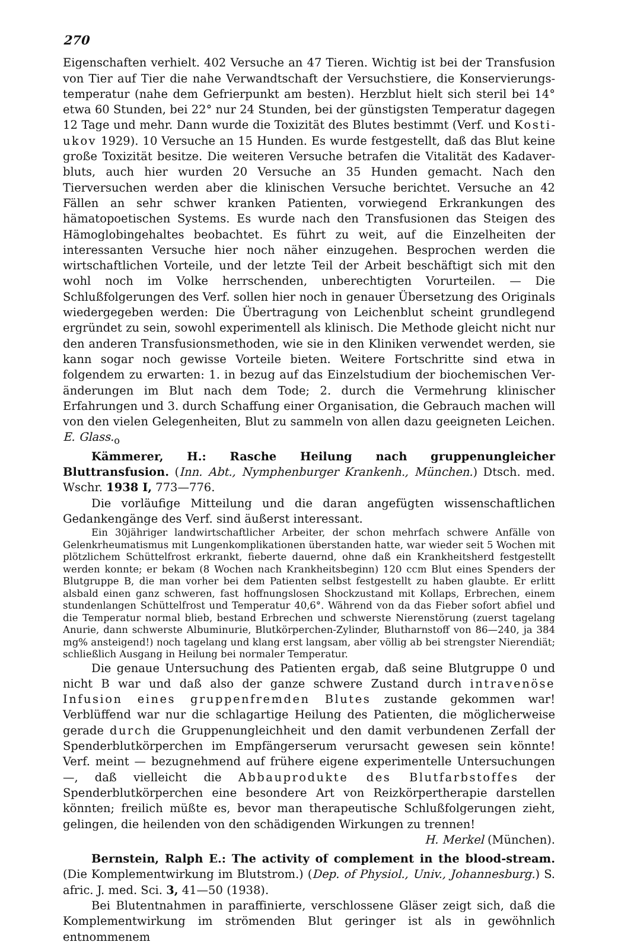270
Eigenschaften verhielt. 402 Versuche an 47 Tieren. Wichtig ist bei der Transfusion von Tier auf Tier die nahe Verwandtschaft der Versuchstiere, die Konservierungs­temperatur (nahe dem Gefrierpunkt am besten). Herzblut hielt sich steril bei 14° etwa 60 Stunden, bei 22° nur 24 Stunden, bei der günstigsten Temperatur dagegen 12 Tage und mehr. Dann wurde die Toxizität des Blutes bestimmt (Verf. und Kosti­ukov 1929). 10 Versuche an 15 Hunden. Es wurde festgestellt, daß das Blut keine große Toxizität besitze. Die weiteren Versuche betrafen die Vitalität des Kadaver­bluts, auch hier wurden 20 Versuche an 35 Hunden gemacht. Nach den Tierversuchen werden aber die klinischen Versuche berichtet. Versuche an 42 Fällen an sehr schwer kranken Patienten, vorwiegend Erkrankungen des hämatopoetischen Systems. Es wurde nach den Transfusionen das Steigen des Hämoglobingehaltes beobachtet. Es führt zu weit, auf die Einzelheiten der interessanten Versuche hier noch näher ein­zugehen. Besprochen werden die wirtschaftlichen Vorteile, und der letzte Teil der Arbeit beschäftigt sich mit den wohl noch im Volke herrschenden, unberechtigten Vorurteilen. — Die Schlußfolgerungen des Verf. sollen hier noch in genauer Über­setzung des Originals wiedergegeben werden: Die Übertragung von Leichenblut scheint grundlegend ergründet zu sein, sowohl experimentell als klinisch. Die Methode gleicht nicht nur den anderen Transfusionsmethoden, wie sie in den Kliniken verwendet werden, sie kann sogar noch gewisse Vorteile bieten. Weitere Fortschritte sind etwa in folgendem zu erwarten: 1. in bezug auf das Einzelstudium der biochemischen Ver­änderungen im Blut nach dem Tode; 2. durch die Vermehrung klinischer Erfahrungen und 3. durch Schaffung einer Organisation, die Gebrauch machen will von den vielen Gelegenheiten, Blut zu sammeln von allen dazu geeigneten Leichen. E. Glass.<sub>o</sub>
Kämmerer, H.: Rasche Heilung nach gruppenungleicher Bluttransfusion. (Inn. Abt., Nymphenburger Krankenh., München.) Dtsch. med. Wschr. 1938 I, 773—776.
Die vorläufige Mitteilung und die daran angefügten wissenschaftlichen Gedanken­gänge des Verf. sind äußerst interessant.
Ein 30jähriger landwirtschaftlicher Arbeiter, der schon mehrfach schwere Anfälle von Gelenkrheumatismus mit Lungenkomplikationen überstanden hatte, war wieder seit 5 Wochen mit plötzlichem Schüttelfrost erkrankt, fieberte dauernd, ohne daß ein Krankheitsherd fest­gestellt werden konnte; er bekam (8 Wochen nach Krankheitsbeginn) 120 ccm Blut eines Spenders der Blutgruppe B, die man vorher bei dem Patienten selbst festgestellt zu haben glaubte. Er erlitt alsbald einen ganz schweren, fast hoffnungslosen Shockzustand mit Kollaps, Erbrechen, einem stundenlangen Schüttelfrost und Temperatur 40,6°. Während von da das Fieber sofort abfiel und die Temperatur normal blieb, bestand Erbrechen und schwerste Nierenstörung (zuerst tagelang Anurie, dann schwerste Albuminurie, Blutkörperchen-Zylinder, Blutharnstoff von 86—240, ja 384 mg% ansteigend!) noch tagelang und klang erst langsam, aber völlig ab bei strengster Nierendiät; schließlich Ausgang in Heilung bei normaler Tem­peratur.
Die genaue Untersuchung des Patienten ergab, daß seine Blutgruppe 0 und nicht B war und daß also der ganze schwere Zustand durch intravenöse Infusion eines gruppenfremden Blutes zustande gekommen war! Verblüffend war nur die schlag­artige Heilung des Patienten, die möglicherweise gerade durch die Gruppenungleich­heit und den damit verbundenen Zerfall der Spenderblutkörperchen im Empfänger­serum verursacht gewesen sein könnte! Verf. meint — bezugnehmend auf frühere eigene experimentelle Untersuchungen —, daß vielleicht die Abbauprodukte des Blutfarbstoffes der Spenderblutkörperchen eine besondere Art von Reizkörper­therapie darstellen könnten; freilich müßte es, bevor man therapeutische Schluß­folgerungen zieht, gelingen, die heilenden von den schädigenden Wirkungen zu trennen!
H. Merkel (München).
Bernstein, Ralph E.: The activity of complement in the blood-stream. (Die Komplementwirkung im Blutstrom.) (Dep. of Physiol., Univ., Johannesburg.) S. afric. J. med. Sci. 3, 41—50 (1938).
Bei Blutentnahmen in paraffinierte, verschlossene Gläser zeigt sich, daß die Kom­plementwirkung im strömenden Blut geringer ist als in gewöhnlich entnommenem